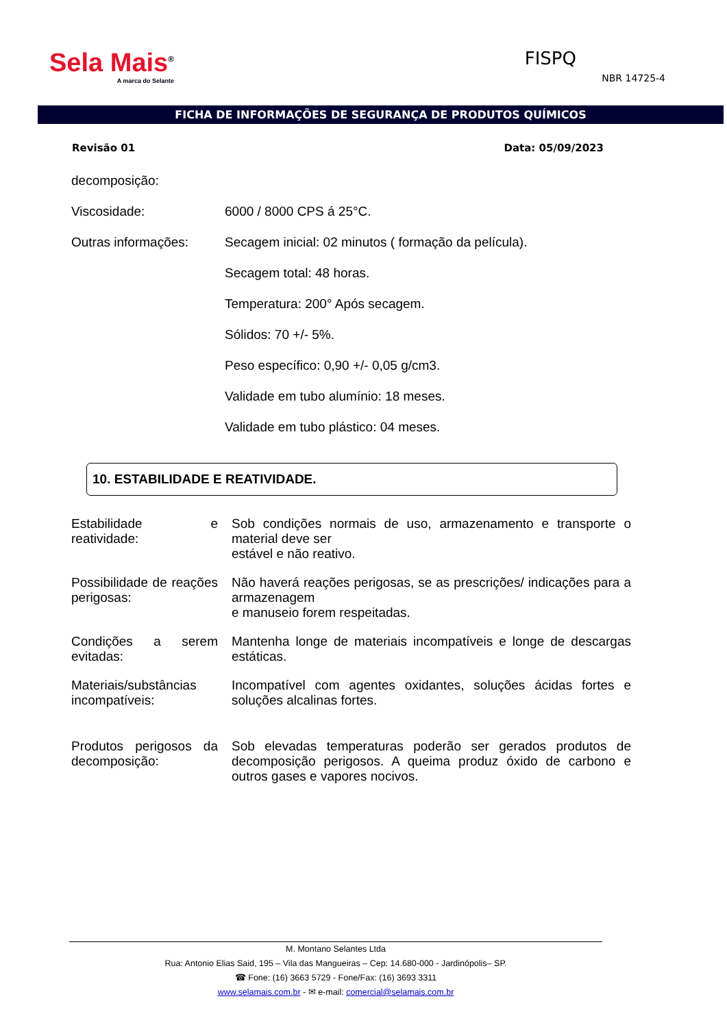Sela Mais<sup>®</sup>
A marca do Selante
FISPQ
NBR 14725-4
FICHA DE INFORMAÇÕES DE SEGURANÇA DE PRODUTOS QUÍMICOS
Revisão 01 Data: 05/09/2023
| decomposição: | |
| Viscosidade: | 6000 / 8000 CPS á 25°C. |
| Outras informações: | Secagem inicial: 02 minutos ( formação da película). |
| | Secagem total: 48 horas. |
| | Temperatura: 200° Após secagem. |
| | Sólidos: 70 +/- 5%. |
| | Peso específico: 0,90 +/- 0,05 g/cm3. |
| | Validade em tubo alumínio: 18 meses. |
| | Validade em tubo plástico: 04 meses. |
10. ESTABILIDADE E REATIVIDADE.
| Estabilidade e reatividade: | Sob condições normais de uso, armazenamento e transporte o material deve ser estável e não reativo. |
| Possibilidade de reações perigosas: | Não haverá reações perigosas, se as prescrições/ indicações para a armazenagem e manuseio forem respeitadas. |
| Condições a serem evitadas: | Mantenha longe de materiais incompatíveis e longe de descargas estáticas. |
| Materiais/substâncias incompatíveis: | Incompatível com agentes oxidantes, soluções ácidas fortes e soluções alcalinas fortes. |
| Produtos perigosos da decomposição: | Sob elevadas temperaturas poderão ser gerados produtos de decomposição perigosos. A queima produz óxido de carbono e outros gases e vapores nocivos. |
M. Montano Selantes Ltda
Rua: Antonio Elias Said, 195 – Vila das Mangueiras – Cep: 14.680-000 - Jardinópolis– SP.
☎ Fone: (16) 3663 5729 - Fone/Fax: (16) 3693 3311
www.selamais.com.br - ✉ e-mail: comercial@selamais.com.br